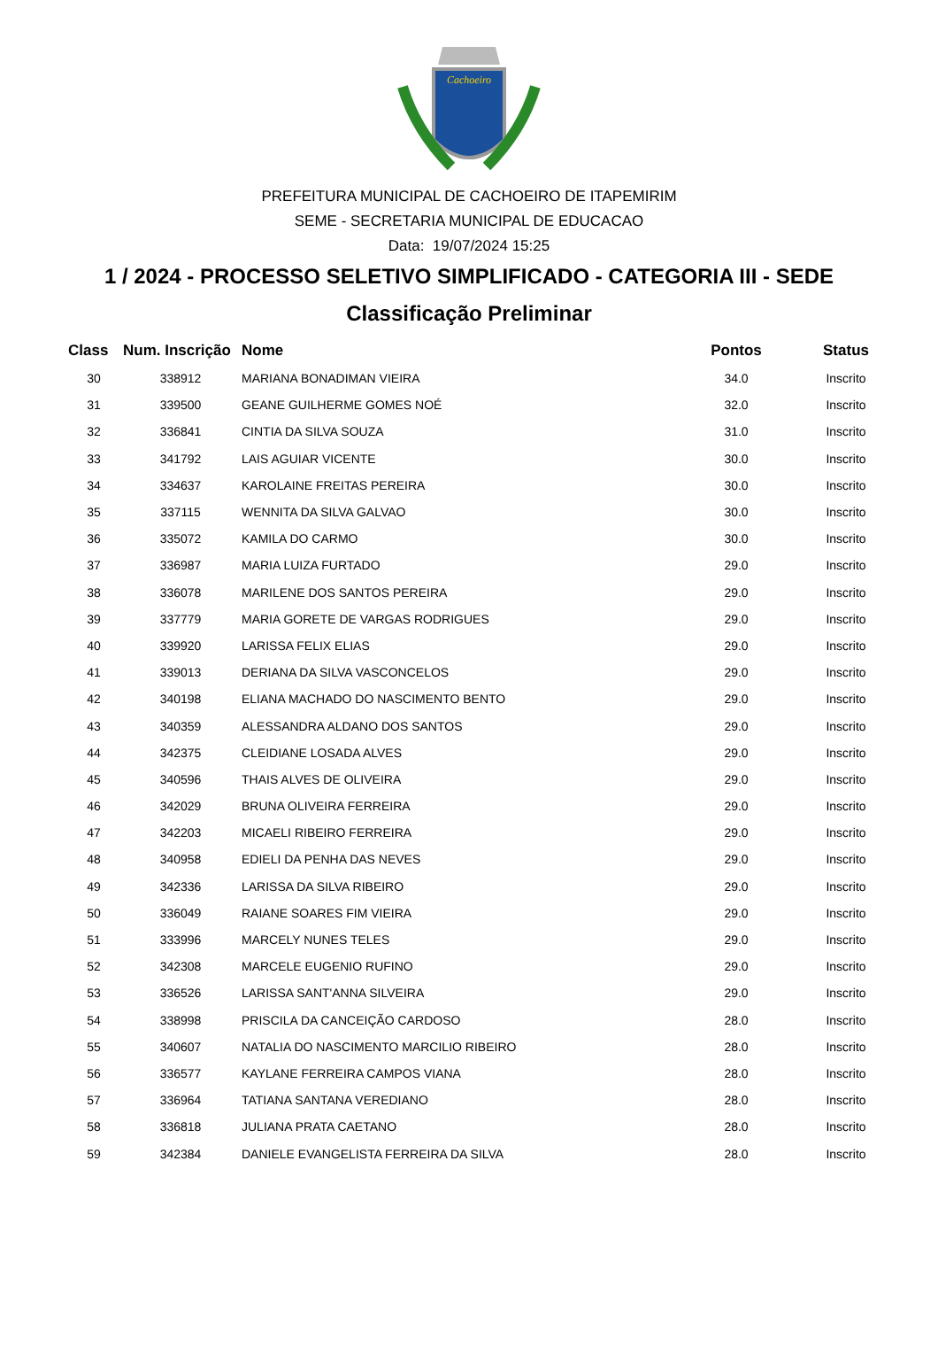Cachoeiro
PREFEITURA MUNICIPAL DE CACHOEIRO DE ITAPEMIRIM
SEME - SECRETARIA MUNICIPAL DE EDUCACAO
Data: 19/07/2024 15:25
1 / 2024 - PROCESSO SELETIVO SIMPLIFICADO - CATEGORIA III - SEDE
Classificação Preliminar
| Class | Num. Inscrição | Nome | Pontos | Status |
| --- | --- | --- | --- | --- |
| 30 | 338912 | MARIANA BONADIMAN VIEIRA | 34.0 | Inscrito |
| 31 | 339500 | GEANE GUILHERME GOMES NOÉ | 32.0 | Inscrito |
| 32 | 336841 | CINTIA DA SILVA SOUZA | 31.0 | Inscrito |
| 33 | 341792 | LAIS AGUIAR VICENTE | 30.0 | Inscrito |
| 34 | 334637 | KAROLAINE FREITAS PEREIRA | 30.0 | Inscrito |
| 35 | 337115 | WENNITA DA SILVA GALVAO | 30.0 | Inscrito |
| 36 | 335072 | KAMILA DO CARMO | 30.0 | Inscrito |
| 37 | 336987 | MARIA LUIZA FURTADO | 29.0 | Inscrito |
| 38 | 336078 | MARILENE DOS SANTOS PEREIRA | 29.0 | Inscrito |
| 39 | 337779 | MARIA GORETE DE VARGAS RODRIGUES | 29.0 | Inscrito |
| 40 | 339920 | LARISSA FELIX ELIAS | 29.0 | Inscrito |
| 41 | 339013 | DERIANA DA SILVA VASCONCELOS | 29.0 | Inscrito |
| 42 | 340198 | ELIANA MACHADO DO NASCIMENTO BENTO | 29.0 | Inscrito |
| 43 | 340359 | ALESSANDRA ALDANO DOS SANTOS | 29.0 | Inscrito |
| 44 | 342375 | CLEIDIANE LOSADA ALVES | 29.0 | Inscrito |
| 45 | 340596 | THAIS ALVES DE OLIVEIRA | 29.0 | Inscrito |
| 46 | 342029 | BRUNA OLIVEIRA FERREIRA | 29.0 | Inscrito |
| 47 | 342203 | MICAELI RIBEIRO FERREIRA | 29.0 | Inscrito |
| 48 | 340958 | EDIELI DA PENHA DAS NEVES | 29.0 | Inscrito |
| 49 | 342336 | LARISSA DA SILVA RIBEIRO | 29.0 | Inscrito |
| 50 | 336049 | RAIANE SOARES FIM VIEIRA | 29.0 | Inscrito |
| 51 | 333996 | MARCELY NUNES TELES | 29.0 | Inscrito |
| 52 | 342308 | MARCELE EUGENIO RUFINO | 29.0 | Inscrito |
| 53 | 336526 | LARISSA SANT'ANNA SILVEIRA | 29.0 | Inscrito |
| 54 | 338998 | PRISCILA DA CANCEIÇÃO CARDOSO | 28.0 | Inscrito |
| 55 | 340607 | NATALIA DO NASCIMENTO MARCILIO RIBEIRO | 28.0 | Inscrito |
| 56 | 336577 | KAYLANE FERREIRA CAMPOS VIANA | 28.0 | Inscrito |
| 57 | 336964 | TATIANA SANTANA VEREDIANO | 28.0 | Inscrito |
| 58 | 336818 | JULIANA PRATA CAETANO | 28.0 | Inscrito |
| 59 | 342384 | DANIELE EVANGELISTA FERREIRA DA SILVA | 28.0 | Inscrito |